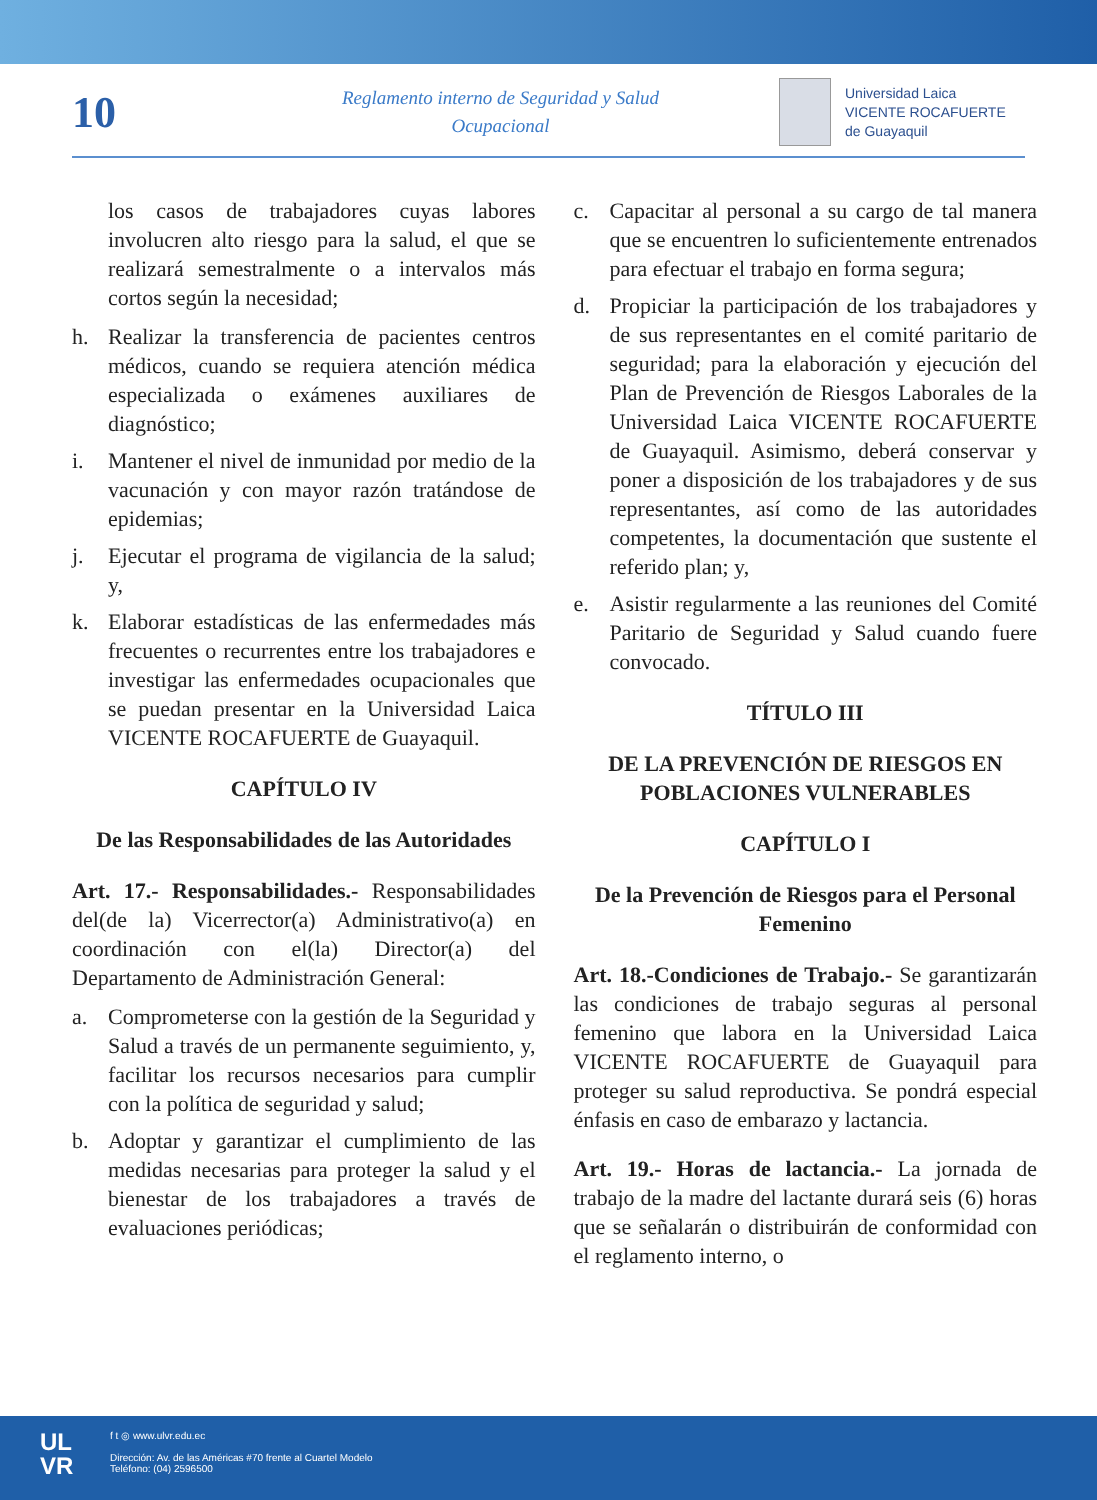10
Reglamento interno de Seguridad y Salud
Ocupacional
Universidad Laica
VICENTE ROCAFUERTE
de Guayaquil
los casos de trabajadores cuyas labores involucren alto riesgo para la salud, el que se realizará semestralmente o a intervalos más cortos según la necesidad;
h. Realizar la transferencia de pacientes centros médicos, cuando se requiera atención médica especializada o exámenes auxiliares de diagnóstico;
i. Mantener el nivel de inmunidad por medio de la vacunación y con mayor razón tratándose de epidemias;
j. Ejecutar el programa de vigilancia de la salud; y,
k. Elaborar estadísticas de las enfermedades más frecuentes o recurrentes entre los trabajadores e investigar las enfermedades ocupacionales que se puedan presentar en la Universidad Laica VICENTE ROCAFUERTE de Guayaquil.
CAPÍTULO IV
De las Responsabilidades de las Autoridades
Art. 17.- Responsabilidades.- Responsabilidades del(de la) Vicerrector(a) Administrativo(a) en coordinación con el(la) Director(a) del Departamento de Administración General:
a. Comprometerse con la gestión de la Seguridad y Salud a través de un permanente seguimiento, y, facilitar los recursos necesarios para cumplir con la política de seguridad y salud;
b. Adoptar y garantizar el cumplimiento de las medidas necesarias para proteger la salud y el bienestar de los trabajadores a través de evaluaciones periódicas;
c. Capacitar al personal a su cargo de tal manera que se encuentren lo suficientemente entrenados para efectuar el trabajo en forma segura;
d. Propiciar la participación de los trabajadores y de sus representantes en el comité paritario de seguridad; para la elaboración y ejecución del Plan de Prevención de Riesgos Laborales de la Universidad Laica VICENTE ROCAFUERTE de Guayaquil. Asimismo, deberá conservar y poner a disposición de los trabajadores y de sus representantes, así como de las autoridades competentes, la documentación que sustente el referido plan; y,
e. Asistir regularmente a las reuniones del Comité Paritario de Seguridad y Salud cuando fuere convocado.
TÍTULO III
DE LA PREVENCIÓN DE RIESGOS EN POBLACIONES VULNERABLES
CAPÍTULO I
De la Prevención de Riesgos para el Personal Femenino
Art. 18.-Condiciones de Trabajo.- Se garantizarán las condiciones de trabajo seguras al personal femenino que labora en la Universidad Laica VICENTE ROCAFUERTE de Guayaquil para proteger su salud reproductiva. Se pondrá especial énfasis en caso de embarazo y lactancia.
Art. 19.- Horas de lactancia.- La jornada de trabajo de la madre del lactante durará seis (6) horas que se señalarán o distribuirán de conformidad con el reglamento interno, o
UL
VR
f t ◎ www.ulvr.edu.ec
Dirección: Av. de las Américas #70 frente al Cuartel Modelo
Teléfono: (04) 2596500